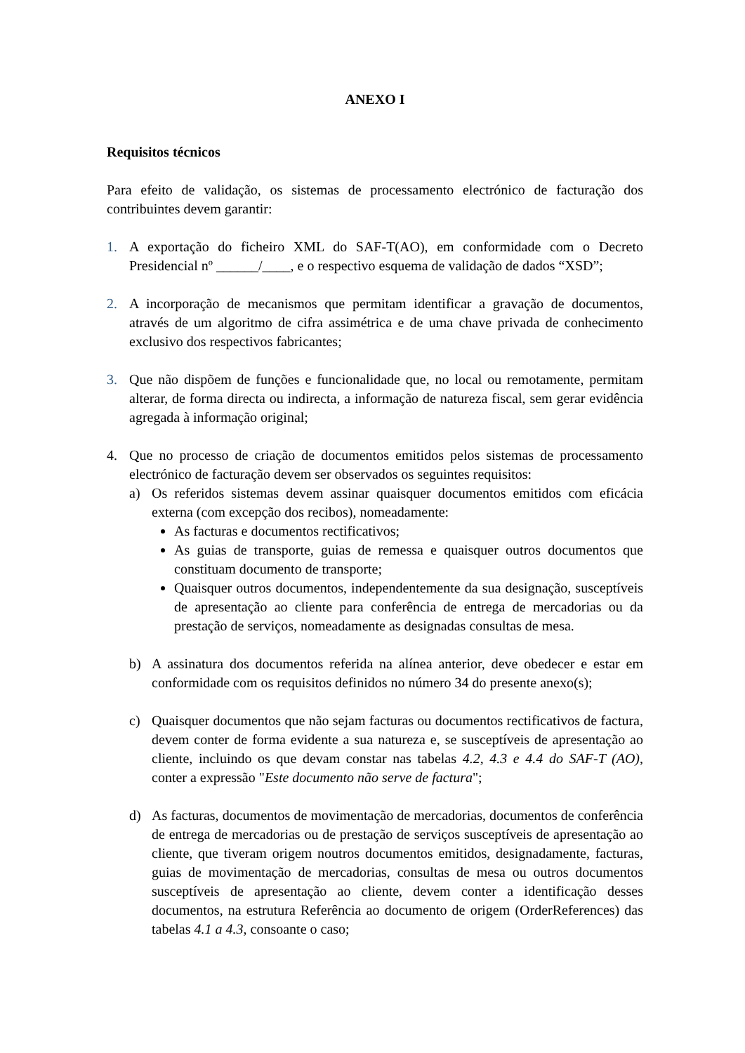ANEXO I
Requisitos técnicos
Para efeito de validação, os sistemas de processamento electrónico de facturação dos contribuintes devem garantir:
1. A exportação do ficheiro XML do SAF-T(AO), em conformidade com o Decreto Presidencial nº ______/____, e o respectivo esquema de validação de dados “XSD”;
2. A incorporação de mecanismos que permitam identificar a gravação de documentos, através de um algoritmo de cifra assimétrica e de uma chave privada de conhecimento exclusivo dos respectivos fabricantes;
3. Que não dispõem de funções e funcionalidade que, no local ou remotamente, permitam alterar, de forma directa ou indirecta, a informação de natureza fiscal, sem gerar evidência agregada à informação original;
4. Que no processo de criação de documentos emitidos pelos sistemas de processamento electrónico de facturação devem ser observados os seguintes requisitos:
a) Os referidos sistemas devem assinar quaisquer documentos emitidos com eficácia externa (com excepção dos recibos), nomeadamente:
As facturas e documentos rectificativos;
As guias de transporte, guias de remessa e quaisquer outros documentos que constituam documento de transporte;
Quaisquer outros documentos, independentemente da sua designação, susceptíveis de apresentação ao cliente para conferência de entrega de mercadorias ou da prestação de serviços, nomeadamente as designadas consultas de mesa.
b) A assinatura dos documentos referida na alínea anterior, deve obedecer e estar em conformidade com os requisitos definidos no número 34 do presente anexo(s);
c) Quaisquer documentos que não sejam facturas ou documentos rectificativos de factura, devem conter de forma evidente a sua natureza e, se susceptíveis de apresentação ao cliente, incluindo os que devam constar nas tabelas 4.2, 4.3 e 4.4 do SAF-T (AO), conter a expressão "Este documento não serve de factura";
d) As facturas, documentos de movimentação de mercadorias, documentos de conferência de entrega de mercadorias ou de prestação de serviços susceptíveis de apresentação ao cliente, que tiveram origem noutros documentos emitidos, designadamente, facturas, guias de movimentação de mercadorias, consultas de mesa ou outros documentos susceptíveis de apresentação ao cliente, devem conter a identificação desses documentos, na estrutura Referência ao documento de origem (OrderReferences) das tabelas 4.1 a 4.3, consoante o caso;